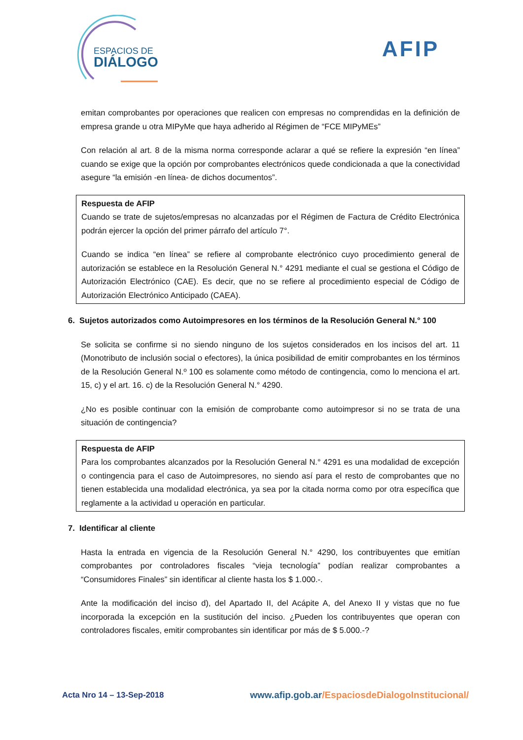ESPACIOS DE
DIÁLOGO
AFIP
emitan comprobantes por operaciones que realicen con empresas no comprendidas en la definición de empresa grande u otra MIPyMe que haya adherido al Régimen de “FCE MIPyMEs”
Con relación al art. 8 de la misma norma corresponde aclarar a qué se refiere la expresión “en línea” cuando se exige que la opción por comprobantes electrónicos quede condicionada a que la conectividad asegure “la emisión -en línea- de dichos documentos”.
Respuesta de AFIP
Cuando se trate de sujetos/empresas no alcanzadas por el Régimen de Factura de Crédito Electrónica podrán ejercer la opción del primer párrafo del artículo 7°.
Cuando se indica “en línea” se refiere al comprobante electrónico cuyo procedimiento general de autorización se establece en la Resolución General N.° 4291 mediante el cual se gestiona el Código de Autorización Electrónico (CAE). Es decir, que no se refiere al procedimiento especial de Código de Autorización Electrónico Anticipado (CAEA).
6. Sujetos autorizados como Autoimpresores en los términos de la Resolución General N.° 100
Se solicita se confirme si no siendo ninguno de los sujetos considerados en los incisos del art. 11 (Monotributo de inclusión social o efectores), la única posibilidad de emitir comprobantes en los términos de la Resolución General N.º 100 es solamente como método de contingencia, como lo menciona el art. 15, c) y el art. 16. c) de la Resolución General N.° 4290.
¿No es posible continuar con la emisión de comprobante como autoimpresor si no se trata de una situación de contingencia?
Respuesta de AFIP
Para los comprobantes alcanzados por la Resolución General N.° 4291 es una modalidad de excepción o contingencia para el caso de Autoimpresores, no siendo así para el resto de comprobantes que no tienen establecida una modalidad electrónica, ya sea por la citada norma como por otra específica que reglamente a la actividad u operación en particular.
7. Identificar al cliente
Hasta la entrada en vigencia de la Resolución General N.° 4290, los contribuyentes que emitían comprobantes por controladores fiscales “vieja tecnología” podían realizar comprobantes a “Consumidores Finales” sin identificar al cliente hasta los $ 1.000.-.
Ante la modificación del inciso d), del Apartado II, del Acápite A, del Anexo II y vistas que no fue incorporada la excepción en la sustitución del inciso. ¿Pueden los contribuyentes que operan con controladores fiscales, emitir comprobantes sin identificar por más de $ 5.000.-?
Acta Nro 14 – 13-Sep-2018
www.afip.gob.ar/EspaciosdeDialogoInstitucional/